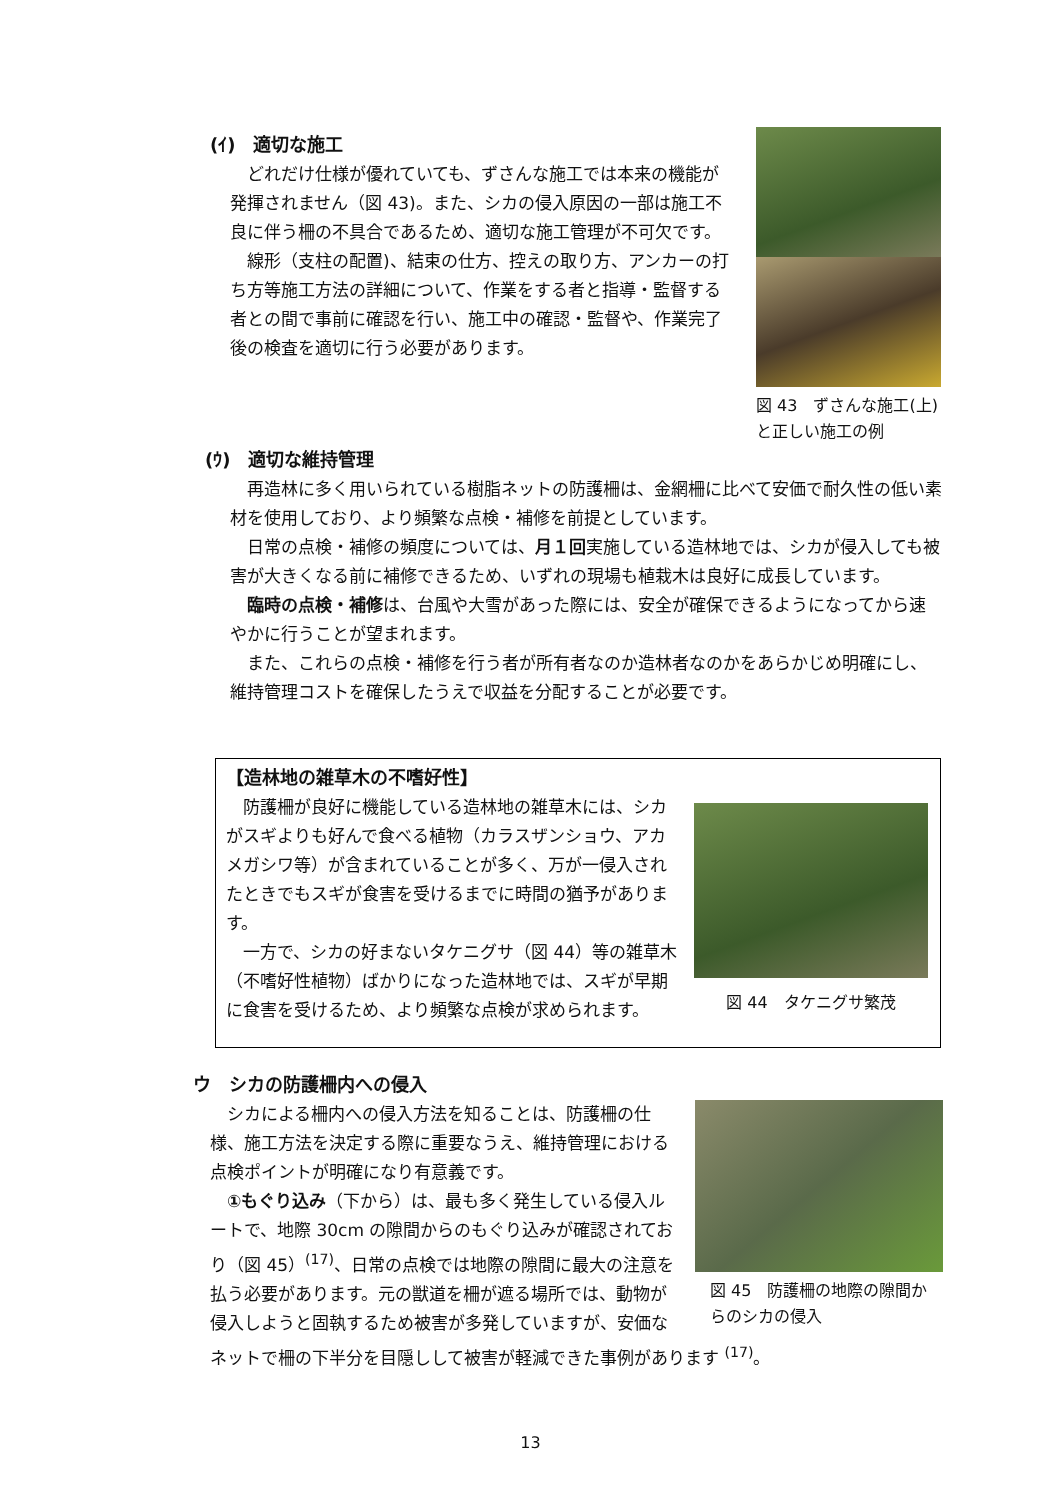(ｲ)　適切な施工
どれだけ仕様が優れていても、ずさんな施工では本来の機能が発揮されません（図 43)。また、シカの侵入原因の一部は施工不良に伴う柵の不具合であるため、適切な施工管理が不可欠です。
線形（支柱の配置)、結束の仕方、控えの取り方、アンカーの打ち方等施工方法の詳細について、作業をする者と指導・監督する者との間で事前に確認を行い、施工中の確認・監督や、作業完了後の検査を適切に行う必要があります。
図 43　ずさんな施工(上)と正しい施工の例
(ｳ)　適切な維持管理
再造林に多く用いられている樹脂ネットの防護柵は、金網柵に比べて安価で耐久性の低い素材を使用しており、より頻繁な点検・補修を前提としています。
日常の点検・補修の頻度については、月１回実施している造林地では、シカが侵入しても被害が大きくなる前に補修できるため、いずれの現場も植栽木は良好に成長しています。
臨時の点検・補修は、台風や大雪があった際には、安全が確保できるようになってから速やかに行うことが望まれます。
また、これらの点検・補修を行う者が所有者なのか造林者なのかをあらかじめ明確にし、維持管理コストを確保したうえで収益を分配することが必要です。
【造林地の雑草木の不嗜好性】
防護柵が良好に機能している造林地の雑草木には、シカがスギよりも好んで食べる植物（カラスザンショウ、アカメガシワ等）が含まれていることが多く、万が一侵入されたときでもスギが食害を受けるまでに時間の猶予があります。
一方で、シカの好まないタケニグサ（図 44）等の雑草木（不嗜好性植物）ばかりになった造林地では、スギが早期に食害を受けるため、より頻繁な点検が求められます。
図 44　タケニグサ繁茂
ウ　シカの防護柵内への侵入
図 45　防護柵の地際の隙間からのシカの侵入
シカによる柵内への侵入方法を知ることは、防護柵の仕様、施工方法を決定する際に重要なうえ、維持管理における点検ポイントが明確になり有意義です。
①もぐり込み（下から）は、最も多く発生している侵入ルートで、地際 30cm の隙間からのもぐり込みが確認されており（図 45）<sup>(17)</sup>、日常の点検では地際の隙間に最大の注意を払う必要があります。元の獣道を柵が遮る場所では、動物が侵入しようと固執するため被害が多発していますが、安価なネットで柵の下半分を目隠しして被害が軽減できた事例があります <sup>(17)</sup>。
13